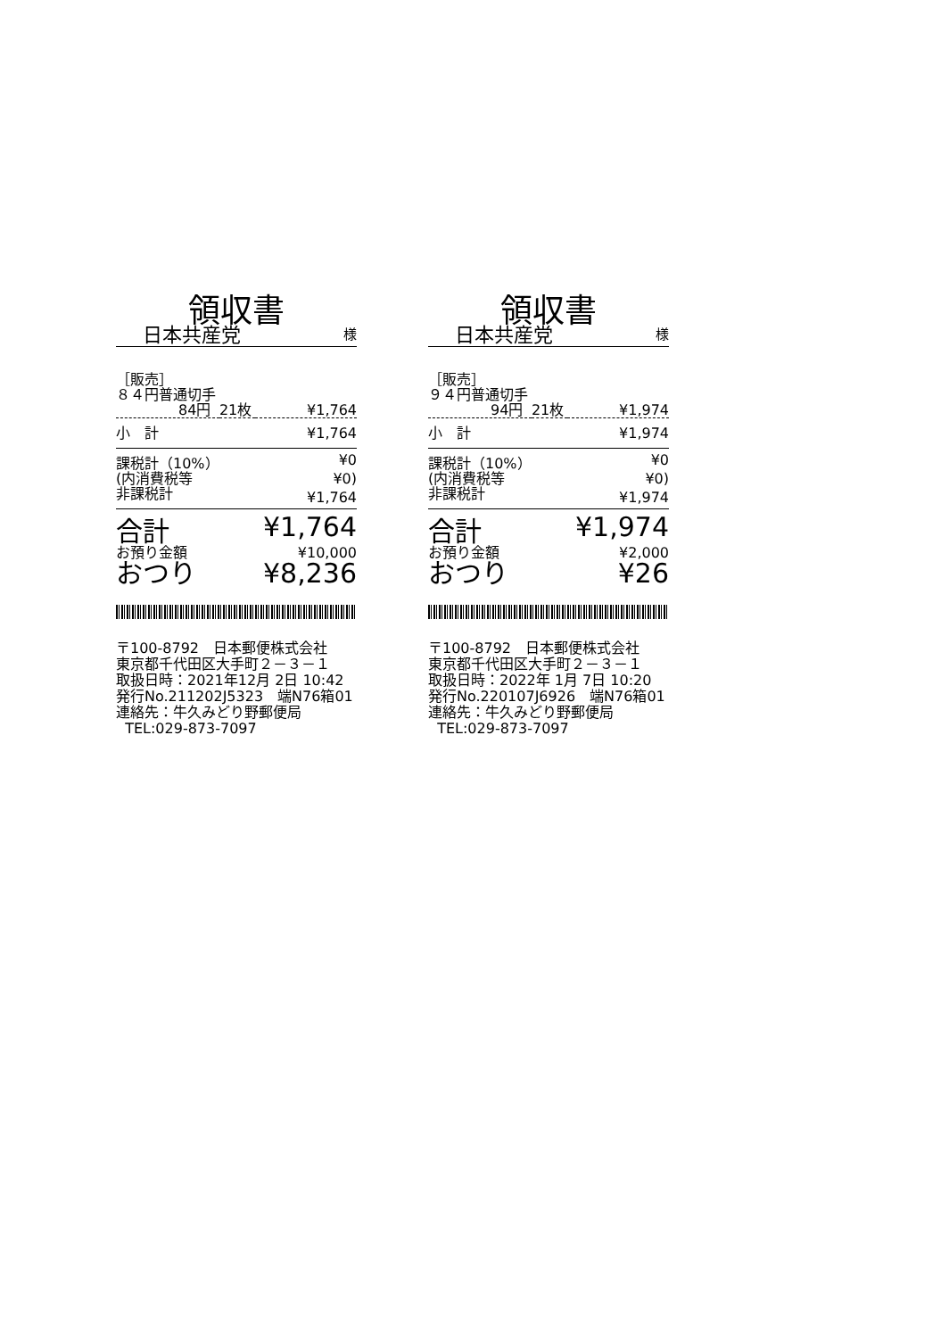領収書
日本共産党 様
| ［販売］ | | |
| ８４円普通切手 | | |
| 84円 | 21枚 | ¥1,764 |
| 小 計 | | ¥1,764 |
| 課税計（10%） | | ¥0 |
| (内消費税等 | | ¥0) |
| 非課税計 | | ¥1,764 |
| 合計 | | ¥1,764 |
| お預り金額 | | ¥10,000 |
| おつり | | ¥8,236 |
〒100-8792　日本郵便株式会社
東京都千代田区大手町２－３－１
取扱日時：2021年12月 2日 10:42
発行No.211202J5323　端N76箱01
連絡先：牛久みどり野郵便局
TEL:029-873-7097
領収書
日本共産党 様
| ［販売］ | | |
| ９４円普通切手 | | |
| 94円 | 21枚 | ¥1,974 |
| 小 計 | | ¥1,974 |
| 課税計（10%） | | ¥0 |
| (内消費税等 | | ¥0) |
| 非課税計 | | ¥1,974 |
| 合計 | | ¥1,974 |
| お預り金額 | | ¥2,000 |
| おつり | | ¥26 |
〒100-8792　日本郵便株式会社
東京都千代田区大手町２－３－１
取扱日時：2022年 1月 7日 10:20
発行No.220107J6926　端N76箱01
連絡先：牛久みどり野郵便局
TEL:029-873-7097